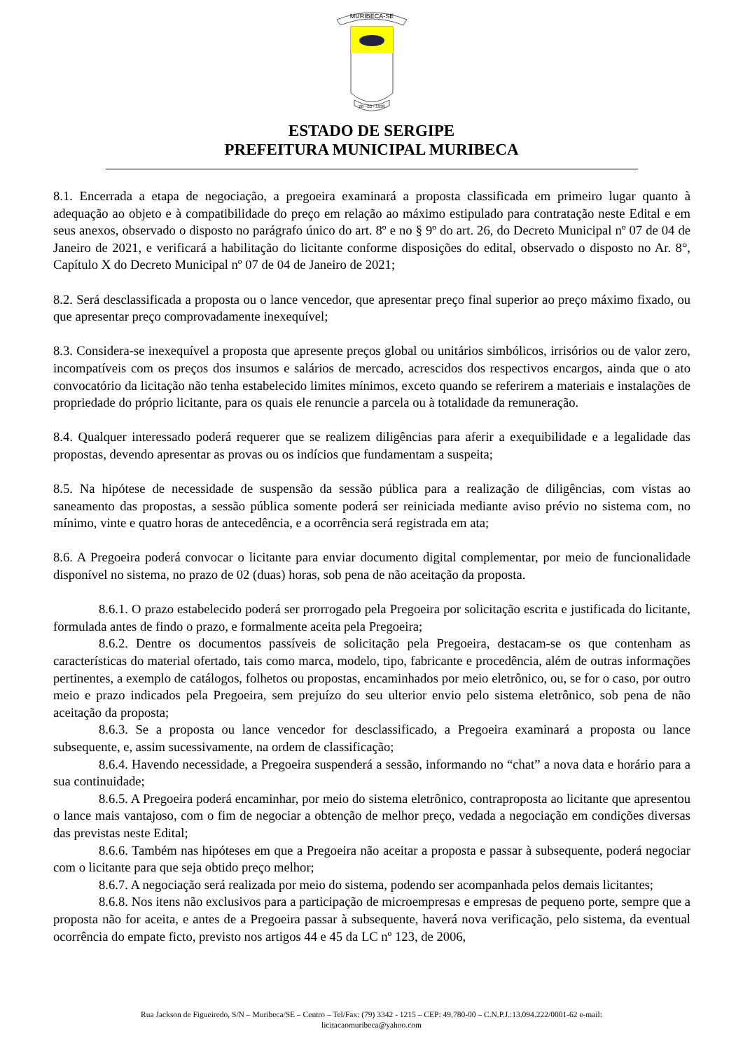MURIBECA-SE
28 - 03 - 1938
ESTADO DE SERGIPE
PREFEITURA MUNICIPAL MURIBECA
8.1. Encerrada a etapa de negociação, a pregoeira examinará a proposta classificada em primeiro lugar quanto à adequação ao objeto e à compatibilidade do preço em relação ao máximo estipulado para contratação neste Edital e em seus anexos, observado o disposto no parágrafo único do art. 8º e no § 9º do art. 26, do Decreto Municipal nº 07 de 04 de Janeiro de 2021, e verificará a habilitação do licitante conforme disposições do edital, observado o disposto no Ar. 8°, Capítulo X do Decreto Municipal nº 07 de 04 de Janeiro de 2021;
8.2. Será desclassificada a proposta ou o lance vencedor, que apresentar preço final superior ao preço máximo fixado, ou que apresentar preço comprovadamente inexequível;
8.3. Considera-se inexequível a proposta que apresente preços global ou unitários simbólicos, irrisórios ou de valor zero, incompatíveis com os preços dos insumos e salários de mercado, acrescidos dos respectivos encargos, ainda que o ato convocatório da licitação não tenha estabelecido limites mínimos, exceto quando se referirem a materiais e instalações de propriedade do próprio licitante, para os quais ele renuncie a parcela ou à totalidade da remuneração.
8.4. Qualquer interessado poderá requerer que se realizem diligências para aferir a exequibilidade e a legalidade das propostas, devendo apresentar as provas ou os indícios que fundamentam a suspeita;
8.5. Na hipótese de necessidade de suspensão da sessão pública para a realização de diligências, com vistas ao saneamento das propostas, a sessão pública somente poderá ser reiniciada mediante aviso prévio no sistema com, no mínimo, vinte e quatro horas de antecedência, e a ocorrência será registrada em ata;
8.6. A Pregoeira poderá convocar o licitante para enviar documento digital complementar, por meio de funcionalidade disponível no sistema, no prazo de 02 (duas) horas, sob pena de não aceitação da proposta.
8.6.1. O prazo estabelecido poderá ser prorrogado pela Pregoeira por solicitação escrita e justificada do licitante, formulada antes de findo o prazo, e formalmente aceita pela Pregoeira;
8.6.2. Dentre os documentos passíveis de solicitação pela Pregoeira, destacam-se os que contenham as características do material ofertado, tais como marca, modelo, tipo, fabricante e procedência, além de outras informações pertinentes, a exemplo de catálogos, folhetos ou propostas, encaminhados por meio eletrônico, ou, se for o caso, por outro meio e prazo indicados pela Pregoeira, sem prejuízo do seu ulterior envio pelo sistema eletrônico, sob pena de não aceitação da proposta;
8.6.3. Se a proposta ou lance vencedor for desclassificado, a Pregoeira examinará a proposta ou lance subsequente, e, assim sucessivamente, na ordem de classificação;
8.6.4. Havendo necessidade, a Pregoeira suspenderá a sessão, informando no “chat” a nova data e horário para a sua continuidade;
8.6.5. A Pregoeira poderá encaminhar, por meio do sistema eletrônico, contraproposta ao licitante que apresentou o lance mais vantajoso, com o fim de negociar a obtenção de melhor preço, vedada a negociação em condições diversas das previstas neste Edital;
8.6.6. Também nas hipóteses em que a Pregoeira não aceitar a proposta e passar à subsequente, poderá negociar com o licitante para que seja obtido preço melhor;
8.6.7. A negociação será realizada por meio do sistema, podendo ser acompanhada pelos demais licitantes;
8.6.8. Nos itens não exclusivos para a participação de microempresas e empresas de pequeno porte, sempre que a proposta não for aceita, e antes de a Pregoeira passar à subsequente, haverá nova verificação, pelo sistema, da eventual ocorrência do empate ficto, previsto nos artigos 44 e 45 da LC nº 123, de 2006,
Rua Jackson de Figueiredo, S/N – Muribeca/SE – Centro – Tel/Fax: (79) 3342 - 1215 – CEP: 49.780-00 – C.N.P.J.:13.094.222/0001-62 e-mail:
licitacaomuribeca@yahoo.com